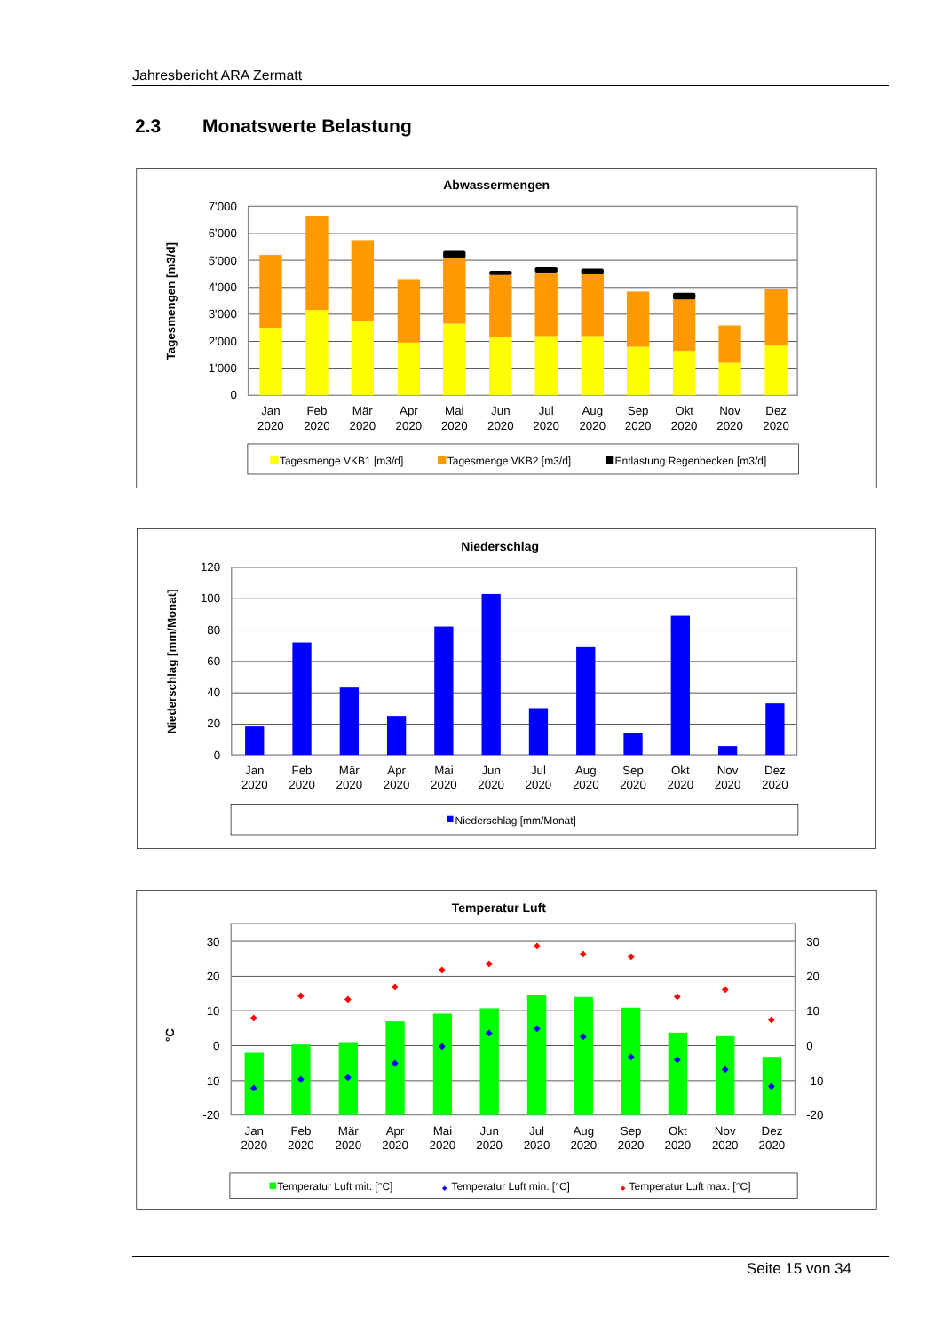Jahresbericht ARA Zermatt
2.3 Monatswerte Belastung
Abwassermengen
Tagesmengen [m3/d]
7'000
6'000
5'000
4'000
3'000
2'000
1'000
0
Jan
2020
Feb
2020
Mär
2020
Apr
2020
Mai
2020
Jun
2020
Jul
2020
Aug
2020
Sep
2020
Okt
2020
Nov
2020
Dez
2020
Tagesmenge VKB1 [m3/d]
Tagesmenge VKB2 [m3/d]
Entlastung Regenbecken [m3/d]
Niederschlag
Niederschlag [mm/Monat]
120
100
80
60
40
20
0
Jan
2020
Feb
2020
Mär
2020
Apr
2020
Mai
2020
Jun
2020
Jul
2020
Aug
2020
Sep
2020
Okt
2020
Nov
2020
Dez
2020
Niederschlag [mm/Monat]
Temperatur Luft
°C
30
20
10
0
-10
-20
30
20
10
0
-10
-20
◆
◆
◆
◆
◆
◆
◆
◆
◆
◆
◆
◆
◆
◆
◆
◆
◆
◆
◆
◆
◆
◆
◆
◆
Jan
2020
Feb
2020
Mär
2020
Apr
2020
Mai
2020
Jun
2020
Jul
2020
Aug
2020
Sep
2020
Okt
2020
Nov
2020
Dez
2020
Temperatur Luft mit. [°C]
◆
Temperatur Luft min. [°C]
◆
Temperatur Luft max. [°C]
Seite 15 von 34